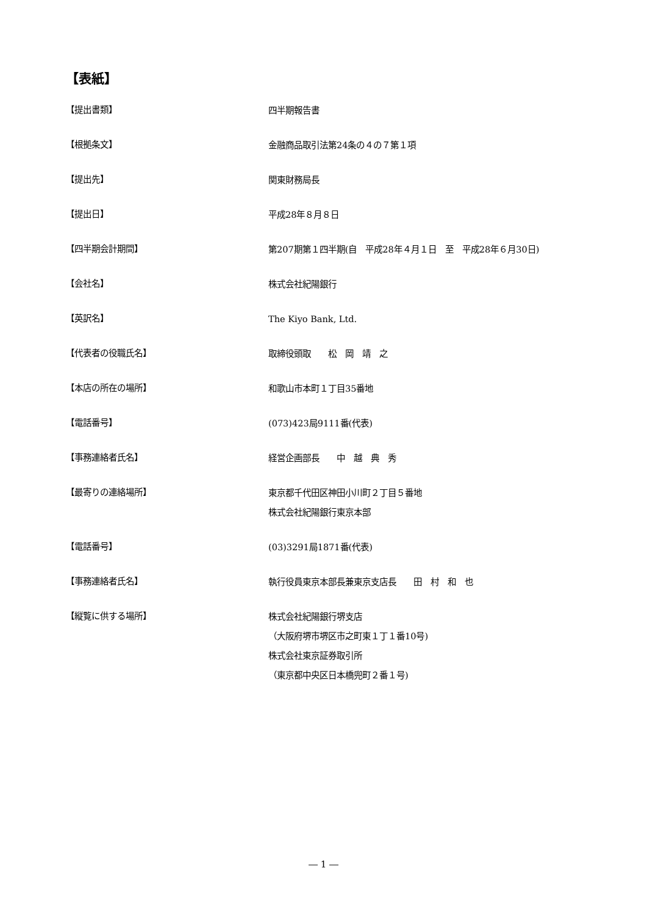【表紙】
【提出書類】
四半期報告書
【根拠条文】
金融商品取引法第24条の４の７第１項
【提出先】
関東財務局長
【提出日】
平成28年８月８日
【四半期会計期間】
第207期第１四半期(自　平成28年４月１日　至　平成28年６月30日)
【会社名】
株式会社紀陽銀行
【英訳名】
The Kiyo Bank, Ltd.
【代表者の役職氏名】
取締役頭取　　松　岡　靖　之
【本店の所在の場所】
和歌山市本町１丁目35番地
【電話番号】
(073)423局9111番(代表)
【事務連絡者氏名】
経営企画部長　　中　越　典　秀
【最寄りの連絡場所】
東京都千代田区神田小川町２丁目５番地
株式会社紀陽銀行東京本部
【電話番号】
(03)3291局1871番(代表)
【事務連絡者氏名】
執行役員東京本部長兼東京支店長　　田　村　和　也
【縦覧に供する場所】
株式会社紀陽銀行堺支店
（大阪府堺市堺区市之町東１丁１番10号)
株式会社東京証券取引所
（東京都中央区日本橋兜町２番１号)
― 1 ―